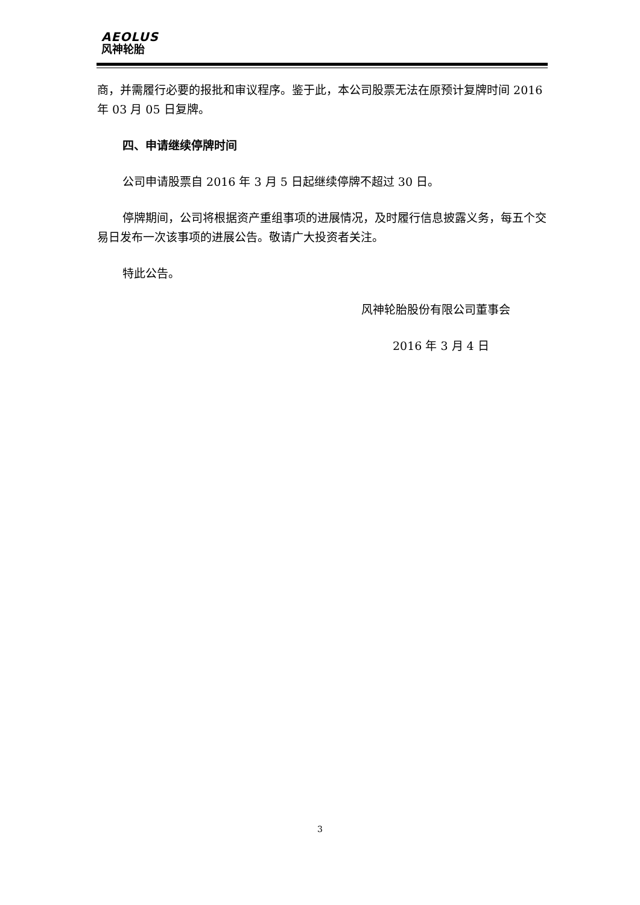AEOLUS
风神轮胎
商，并需履行必要的报批和审议程序。鉴于此，本公司股票无法在原预计复牌时间 2016 年 03 月 05 日复牌。
四、申请继续停牌时间
公司申请股票自 2016 年 3 月 5 日起继续停牌不超过 30 日。
停牌期间，公司将根据资产重组事项的进展情况，及时履行信息披露义务，每五个交易日发布一次该事项的进展公告。敬请广大投资者关注。
特此公告。
风神轮胎股份有限公司董事会
2016 年 3 月 4 日
3